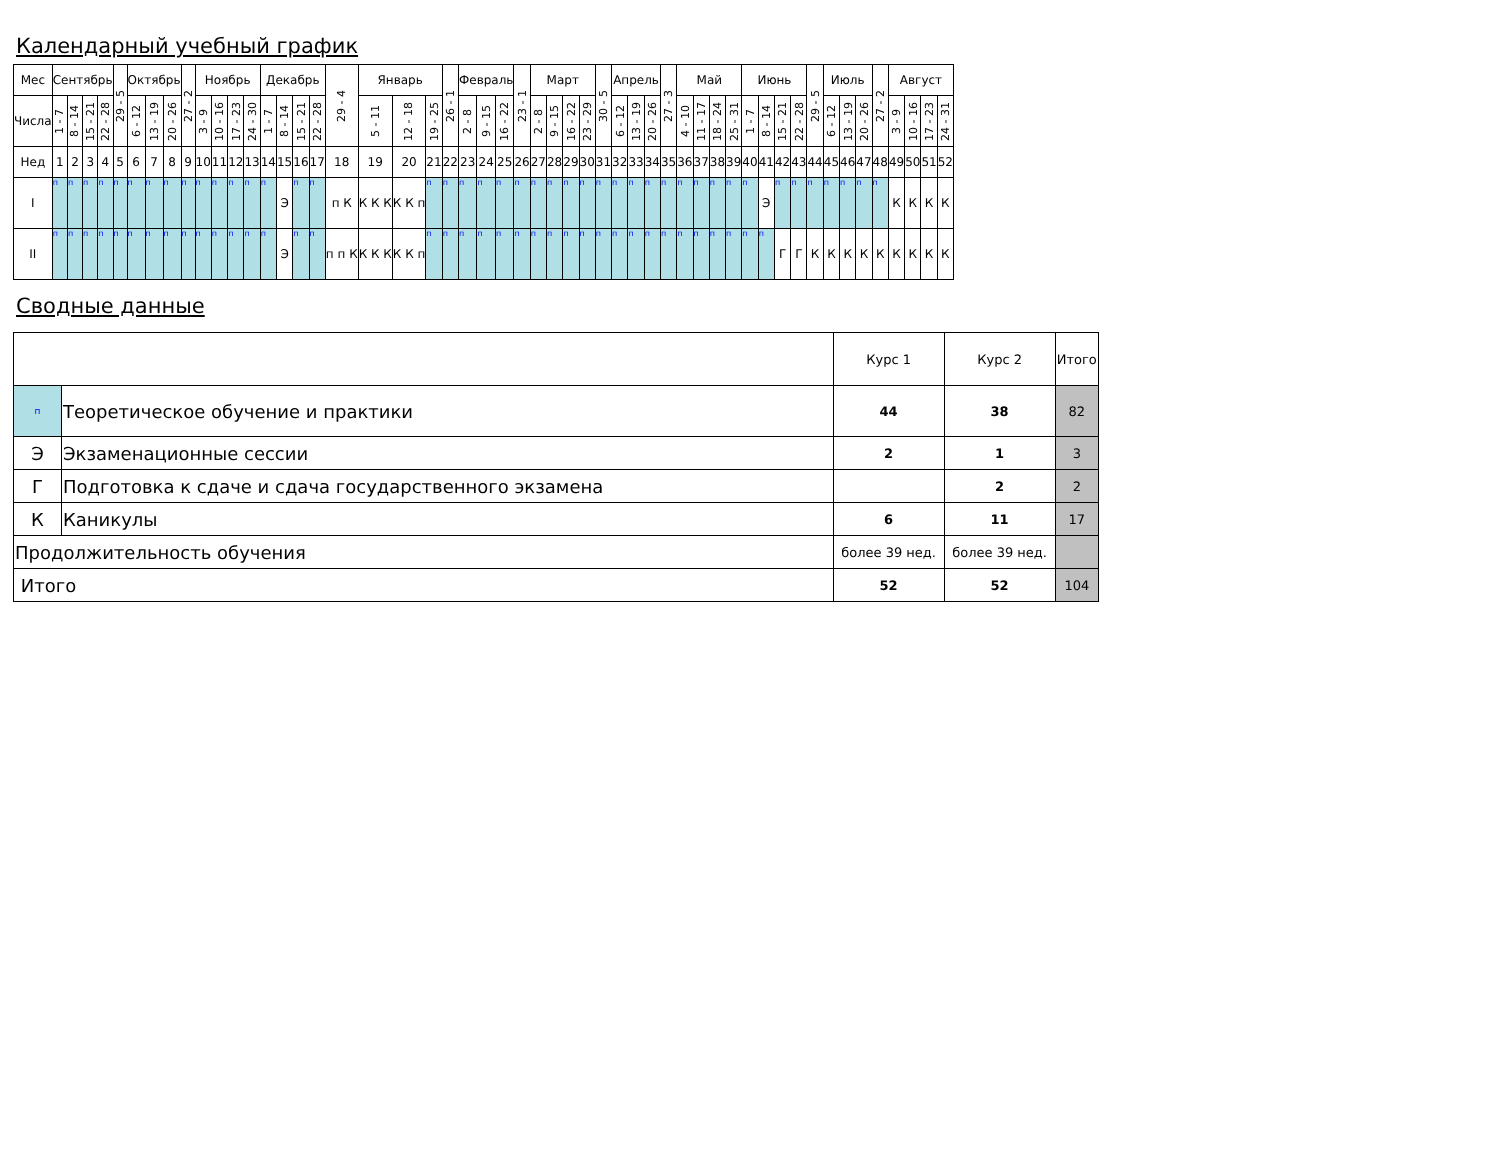Календарный учебный график
| Мес | Сентябрь | | | | 29 - 5 | Октябрь | | | 27 - 2 | Ноябрь | | | | Декабрь | | | | 29 - 4 | Январь | | | 26 - 1 | Февраль | | | 23 - 1 | Март | | | | 30 - 5 | Апрель | | | 27 - 3 | Май | | | | Июнь | | | | 29 - 5 | Июль | | | 27 - 2 | Август | | | |
| --- | --- | --- | --- | --- | --- | --- | --- | --- | --- | --- | --- | --- | --- | --- | --- | --- | --- | --- | --- | --- | --- | --- | --- | --- | --- | --- | --- | --- | --- | --- | --- | --- | --- | --- | --- | --- | --- | --- | --- | --- | --- | --- | --- | --- | --- | --- | --- | --- | --- | --- | --- | --- |
| Числа | 1 - 7 | 8 - 14 | 15 - 21 | 22 - 28 | | 6 - 12 | 13 - 19 | 20 - 26 | | 3 - 9 | 10 - 16 | 17 - 23 | 24 - 30 | 1 - 7 | 8 - 14 | 15 - 21 | 22 - 28 | | 5 - 11 | 12 - 18 | 19 - 25 | | 2 - 8 | 9 - 15 | 16 - 22 | | 2 - 8 | 9 - 15 | 16 - 22 | 23 - 29 | | 6 - 12 | 13 - 19 | 20 - 26 | | 4 - 10 | 11 - 17 | 18 - 24 | 25 - 31 | 1 - 7 | 8 - 14 | 15 - 21 | 22 - 28 | | 6 - 12 | 13 - 19 | 20 - 26 | | 3 - 9 | 10 - 16 | 17 - 23 | 24 - 31 |
| Нед | 1 | 2 | 3 | 4 | 5 | 6 | 7 | 8 | 9 | 10 | 11 | 12 | 13 | 14 | 15 | 16 | 17 | 18 | 19 | 20 | 21 | 22 | 23 | 24 | 25 | 26 | 27 | 28 | 29 | 30 | 31 | 32 | 33 | 34 | 35 | 36 | 37 | 38 | 39 | 40 | 41 | 42 | 43 | 44 | 45 | 46 | 47 | 48 | 49 | 50 | 51 | 52 |
| I | п | п | п | п | п | п | п | п | п | п | п | п | п | п | Э | п | п | п К | К К К | К К п | п | п | п | п | п | п | п | п | п | п | п | п | п | п | п | п | п | п | п | п | Э | п | п | п | п | п | п | п | К | К | К | К |
| II | п | п | п | п | п | п | п | п | п | п | п | п | п | п | Э | п | п | п п К | К К К | К К п | п | п | п | п | п | п | п | п | п | п | п | п | п | п | п | п | п | п | п | п | п | Г | Г | К | К | К | К | К | К | К | К | К |
Сводные данные
| | | Курс 1 | Курс 2 | Итого |
| п | Теоретическое обучение и практики | 44 | 38 | 82 |
| Э | Экзаменационные сессии | 2 | 1 | 3 |
| Г | Подготовка к сдаче и сдача государственного экзамена | | 2 | 2 |
| К | Каникулы | 6 | 11 | 17 |
| Продолжительность обучения | | более 39 нед. | более 39 нед. | |
| Итого | | 52 | 52 | 104 |